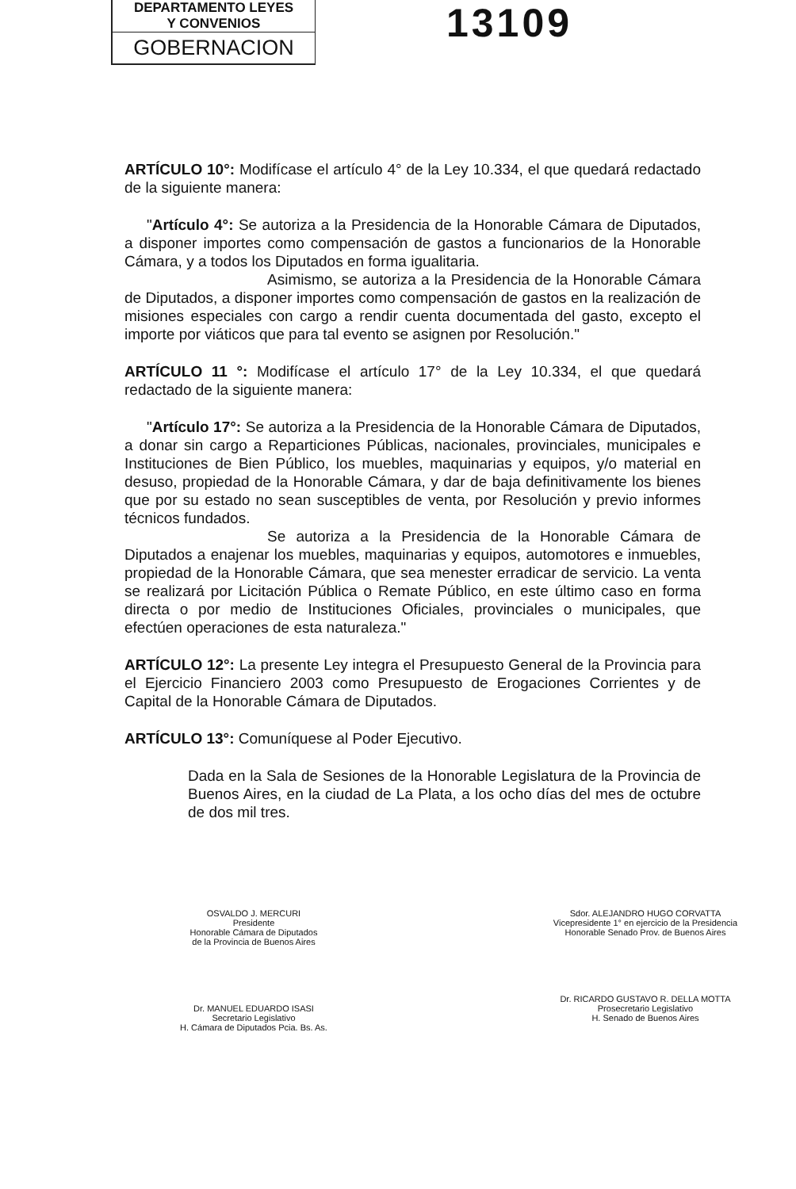DEPARTAMENTO LEYES
Y CONVENIOS
GOBERNACION
13109
ARTÍCULO 10°: Modifícase el artículo 4° de la Ley 10.334, el que quedará redactado de la siguiente manera:
"Artículo 4°: Se autoriza a la Presidencia de la Honorable Cámara de Diputados, a disponer importes como compensación de gastos a funcionarios de la Honorable Cámara, y a todos los Diputados en forma igualitaria.
Asimismo, se autoriza a la Presidencia de la Honorable Cámara de Diputados, a disponer importes como compensación de gastos en la realización de misiones especiales con cargo a rendir cuenta documentada del gasto, excepto el importe por viáticos que para tal evento se asignen por Resolución."
ARTÍCULO 11 °: Modifícase el artículo 17° de la Ley 10.334, el que quedará redactado de la siguiente manera:
"Artículo 17°: Se autoriza a la Presidencia de la Honorable Cámara de Diputados, a donar sin cargo a Reparticiones Públicas, nacionales, provinciales, municipales e Instituciones de Bien Público, los muebles, maquinarias y equipos, y/o material en desuso, propiedad de la Honorable Cámara, y dar de baja definitivamente los bienes que por su estado no sean susceptibles de venta, por Resolución y previo informes técnicos fundados.
Se autoriza a la Presidencia de la Honorable Cámara de Diputados a enajenar los muebles, maquinarias y equipos, automotores e inmuebles, propiedad de la Honorable Cámara, que sea menester erradicar de servicio. La venta se realizará por Licitación Pública o Remate Público, en este último caso en forma directa o por medio de Instituciones Oficiales, provinciales o municipales, que efectúen operaciones de esta naturaleza."
ARTÍCULO 12°: La presente Ley integra el Presupuesto General de la Provincia para el Ejercicio Financiero 2003 como Presupuesto de Erogaciones Corrientes y de Capital de la Honorable Cámara de Diputados.
ARTÍCULO 13°: Comuníquese al Poder Ejecutivo.
Dada en la Sala de Sesiones de la Honorable Legislatura de la Provincia de Buenos Aires, en la ciudad de La Plata, a los ocho días del mes de octubre de dos mil tres.
OSVALDO J. MERCURI
Presidente
Honorable Cámara de Diputados
de la Provincia de Buenos Aires
Dr. MANUEL EDUARDO ISASI
Secretario Legislativo
H. Cámara de Diputados Pcia. Bs. As.
Sdor. ALEJANDRO HUGO CORVATTA
Vicepresidente 1° en ejercicio de la Presidencia
Honorable Senado Prov. de Buenos Aires
Dr. RICARDO GUSTAVO R. DELLA MOTTA
Prosecretario Legislativo
H. Senado de Buenos Aires